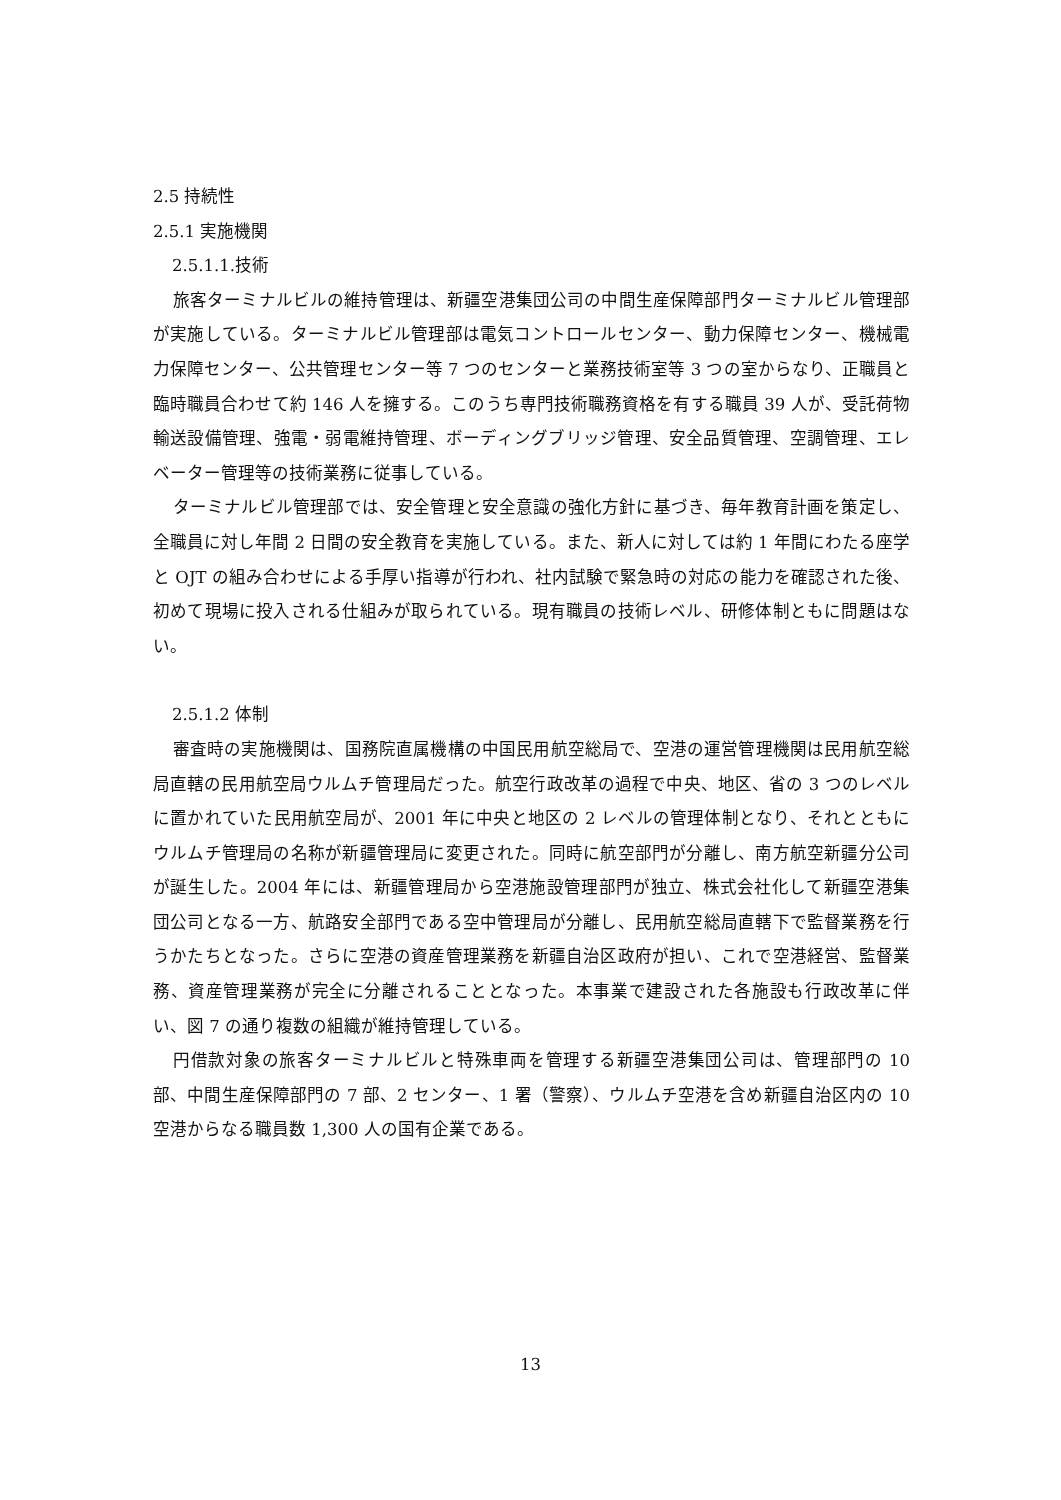2.5 持続性
2.5.1 実施機関
2.5.1.1.技術
旅客ターミナルビルの維持管理は、新疆空港集団公司の中間生産保障部門ターミナルビル管理部が実施している。ターミナルビル管理部は電気コントロールセンター、動力保障センター、機械電力保障センター、公共管理センター等 7 つのセンターと業務技術室等 3 つの室からなり、正職員と臨時職員合わせて約 146 人を擁する。このうち専門技術職務資格を有する職員 39 人が、受託荷物輸送設備管理、強電・弱電維持管理、ボーディングブリッジ管理、安全品質管理、空調管理、エレベーター管理等の技術業務に従事している。
ターミナルビル管理部では、安全管理と安全意識の強化方針に基づき、毎年教育計画を策定し、全職員に対し年間 2 日間の安全教育を実施している。また、新人に対しては約 1 年間にわたる座学と OJT の組み合わせによる手厚い指導が行われ、社内試験で緊急時の対応の能力を確認された後、初めて現場に投入される仕組みが取られている。現有職員の技術レベル、研修体制ともに問題はない。
2.5.1.2 体制
審査時の実施機関は、国務院直属機構の中国民用航空総局で、空港の運営管理機関は民用航空総局直轄の民用航空局ウルムチ管理局だった。航空行政改革の過程で中央、地区、省の 3 つのレベルに置かれていた民用航空局が、2001 年に中央と地区の 2 レベルの管理体制となり、それとともにウルムチ管理局の名称が新疆管理局に変更された。同時に航空部門が分離し、南方航空新疆分公司が誕生した。2004 年には、新疆管理局から空港施設管理部門が独立、株式会社化して新疆空港集団公司となる一方、航路安全部門である空中管理局が分離し、民用航空総局直轄下で監督業務を行うかたちとなった。さらに空港の資産管理業務を新疆自治区政府が担い、これで空港経営、監督業務、資産管理業務が完全に分離されることとなった。本事業で建設された各施設も行政改革に伴い、図 7 の通り複数の組織が維持管理している。
円借款対象の旅客ターミナルビルと特殊車両を管理する新疆空港集団公司は、管理部門の 10 部、中間生産保障部門の 7 部、2 センター、1 署（警察）、ウルムチ空港を含め新疆自治区内の 10 空港からなる職員数 1,300 人の国有企業である。
13